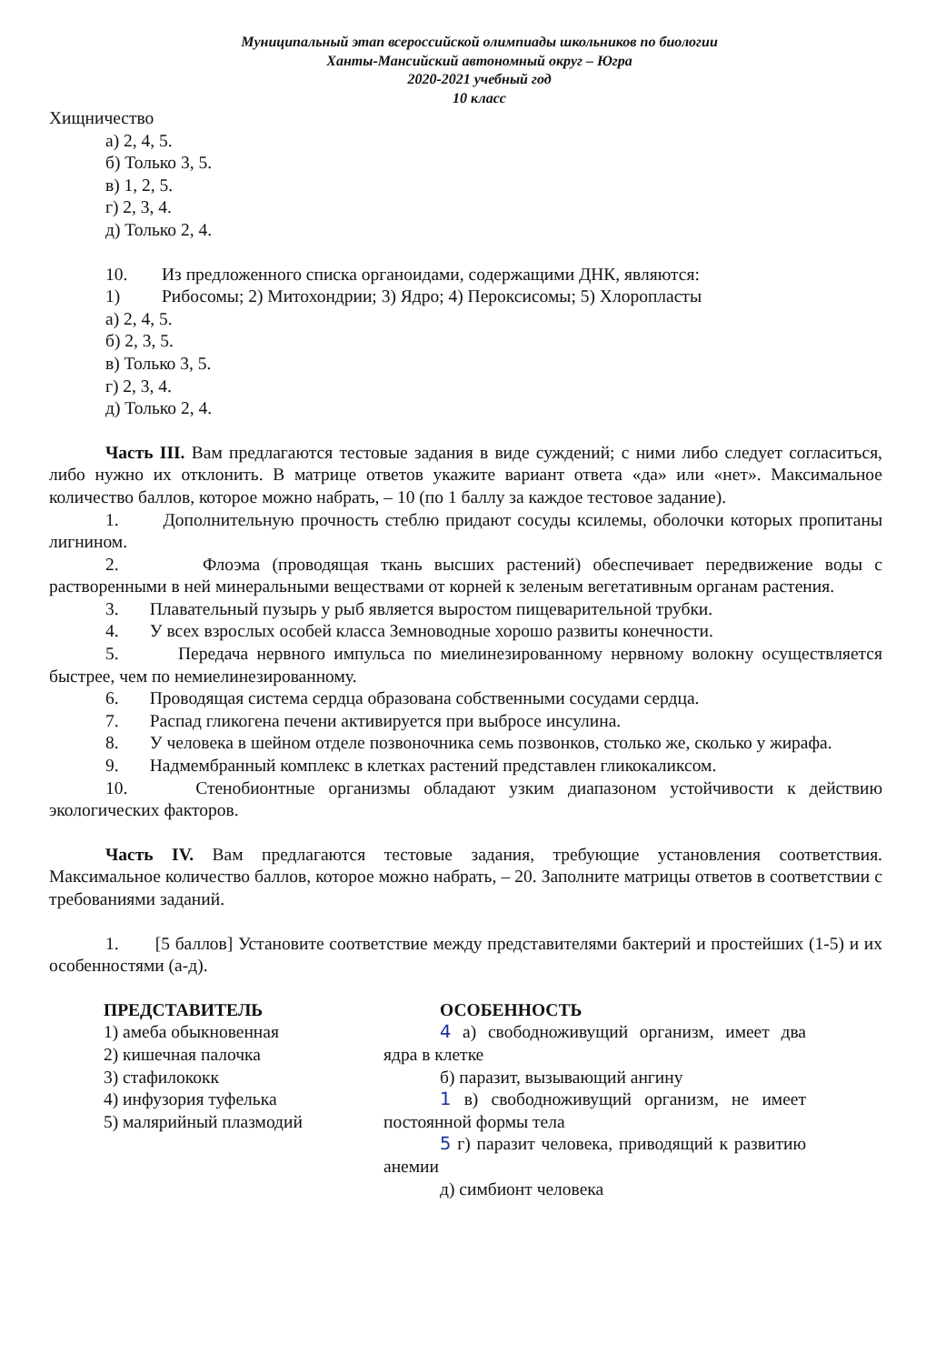Муниципальный этап всероссийской олимпиады школьников по биологии
Ханты-Мансийский автономный округ – Югра
2020-2021 учебный год
10 класс
Хищничество
а) 2, 4, 5.
б) Только 3, 5.
в) 1, 2, 5.
г) 2, 3, 4.
д) Только 2, 4.
10. Из предложенного списка органоидами, содержащими ДНК, являются:
1) Рибосомы; 2) Митохондрии; 3) Ядро; 4) Пероксисомы; 5) Хлоропласты
а) 2, 4, 5.
б) 2, 3, 5.
в) Только 3, 5.
г) 2, 3, 4.
д) Только 2, 4.
Часть III. Вам предлагаются тестовые задания в виде суждений; с ними либо следует согласиться, либо нужно их отклонить. В матрице ответов укажите вариант ответа «да» или «нет». Максимальное количество баллов, которое можно набрать, – 10 (по 1 баллу за каждое тестовое задание).
1. Дополнительную прочность стеблю придают сосуды ксилемы, оболочки которых пропитаны лигнином.
2. Флоэма (проводящая ткань высших растений) обеспечивает передвижение воды с растворенными в ней минеральными веществами от корней к зеленым вегетативным органам растения.
3. Плавательный пузырь у рыб является выростом пищеварительной трубки.
4. У всех взрослых особей класса Земноводные хорошо развиты конечности.
5. Передача нервного импульса по миелинезированному нервному волокну осуществляется быстрее, чем по немиелинезированному.
6. Проводящая система сердца образована собственными сосудами сердца.
7. Распад гликогена печени активируется при выбросе инсулина.
8. У человека в шейном отделе позвоночника семь позвонков, столько же, сколько у жирафа.
9. Надмембранный комплекс в клетках растений представлен гликокаликсом.
10. Стенобионтные организмы обладают узким диапазоном устойчивости к действию экологических факторов.
Часть IV. Вам предлагаются тестовые задания, требующие установления соответствия. Максимальное количество баллов, которое можно набрать, – 20. Заполните матрицы ответов в соответствии с требованиями заданий.
1. [5 баллов] Установите соответствие между представителями бактерий и простейших (1-5) и их особенностями (а-д).
ПРЕДСТАВИТЕЛЬ
1) амеба обыкновенная
2) кишечная палочка
3) стафилококк
4) инфузория туфелька
5) малярийный плазмодий
ОСОБЕННОСТЬ
4 а) свободноживущий организм, имеет два ядра в клетке
б) паразит, вызывающий ангину
1 в) свободноживущий организм, не имеет постоянной формы тела
5 г) паразит человека, приводящий к развитию анемии
д) симбионт человека